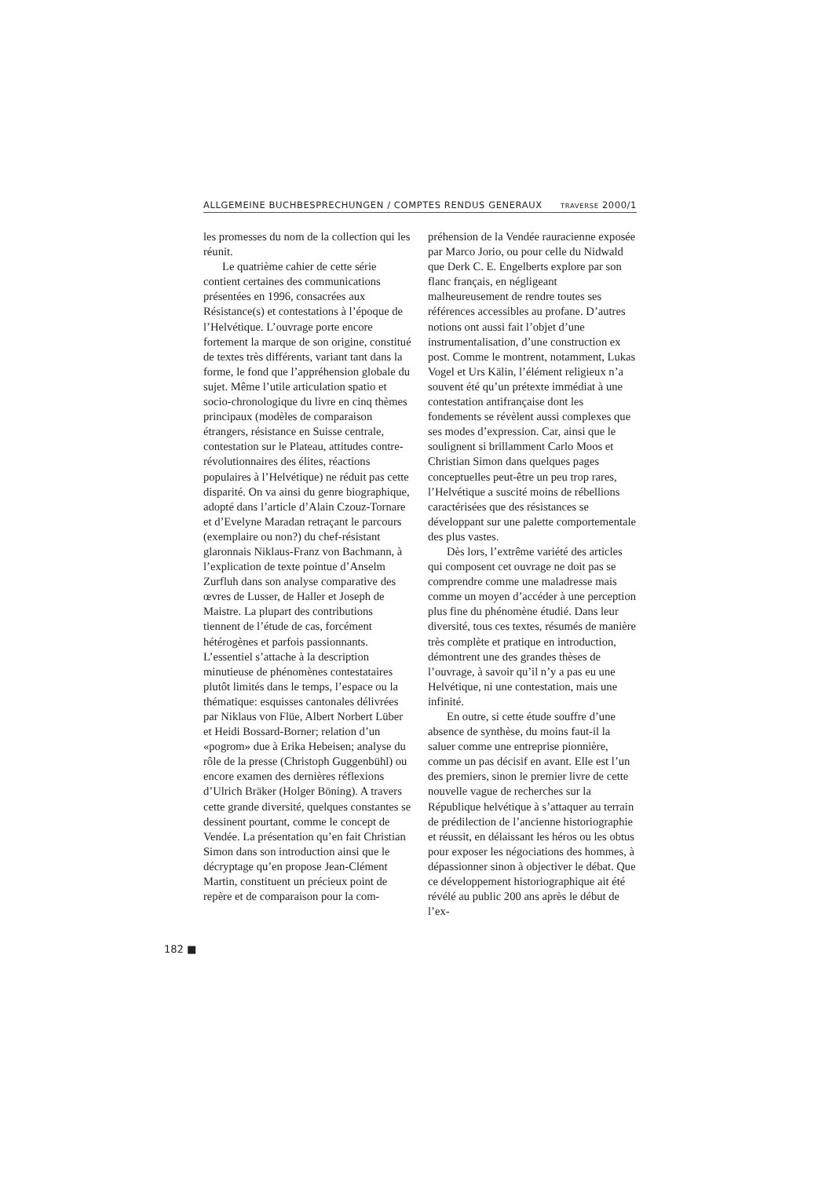ALLGEMEINE BUCHBESPRECHUNGEN / COMPTES RENDUS GENERAUX TRAVERSE 2000/1
les promesses du nom de la collection qui les réunit.
Le quatrième cahier de cette série contient certaines des communications présentées en 1996, consacrées aux Résistance(s) et contestations à l’époque de l’Helvétique. L’ouvrage porte encore fortement la marque de son origine, constitué de textes très différents, variant tant dans la forme, le fond que l’appréhension globale du sujet. Même l’utile articulation spatio et socio-chronologique du livre en cinq thèmes principaux (modèles de comparaison étrangers, résistance en Suisse centrale, contestation sur le Plateau, attitudes contre-révolutionnaires des élites, réactions populaires à l’Helvétique) ne réduit pas cette disparité. On va ainsi du genre biographique, adopté dans l’article d’Alain Czouz-Tornare et d’Evelyne Maradan retraçant le parcours (exemplaire ou non?) du chef-résistant glaronnais Niklaus-Franz von Bachmann, à l’explication de texte pointue d’Anselm Zurfluh dans son analyse comparative des œvres de Lusser, de Haller et Joseph de Maistre. La plupart des contributions tiennent de l’étude de cas, forcément hétérogènes et parfois passionnants. L’essentiel s’attache à la description minutieuse de phénomènes contestataires plutôt limités dans le temps, l’espace ou la thématique: esquisses cantonales délivrées par Niklaus von Flüe, Albert Norbert Lüber et Heidi Bossard-Borner; relation d’un «pogrom» due à Erika Hebeisen; analyse du rôle de la presse (Christoph Guggenbühl) ou encore examen des dernières réflexions d’Ulrich Bräker (Holger Böning). A travers cette grande diversité, quelques constantes se dessinent pourtant, comme le concept de Vendée. La présentation qu’en fait Christian Simon dans son introduction ainsi que le décryptage qu’en propose Jean-Clément Martin, constituent un précieux point de repère et de comparaison pour la com-
préhension de la Vendée rauracienne exposée par Marco Jorio, ou pour celle du Nidwald que Derk C. E. Engelberts explore par son flanc français, en négligeant malheureusement de rendre toutes ses références accessibles au profane. D’autres notions ont aussi fait l’objet d’une instrumentalisation, d’une construction ex post. Comme le montrent, notamment, Lukas Vogel et Urs Kälin, l’élément religieux n’a souvent été qu’un prétexte immédiat à une contestation antifrançaise dont les fondements se révèlent aussi complexes que ses modes d’expression. Car, ainsi que le soulignent si brillamment Carlo Moos et Christian Simon dans quelques pages conceptuelles peut-être un peu trop rares, l’Helvétique a suscité moins de rébellions caractérisées que des résistances se développant sur une palette comportementale des plus vastes.
Dès lors, l’extrême variété des articles qui composent cet ouvrage ne doit pas se comprendre comme une maladresse mais comme un moyen d’accéder à une perception plus fine du phénomène étudié. Dans leur diversité, tous ces textes, résumés de manière très complète et pratique en introduction, démontrent une des grandes thèses de l’ouvrage, à savoir qu’il n’y a pas eu une Helvétique, ni une contestation, mais une infinité.
En outre, si cette étude souffre d’une absence de synthèse, du moins faut-il la saluer comme une entreprise pionnière, comme un pas décisif en avant. Elle est l’un des premiers, sinon le premier livre de cette nouvelle vague de recherches sur la République helvétique à s’attaquer au terrain de prédilection de l’ancienne historiographie et réussit, en délaissant les héros ou les obtus pour exposer les négociations des hommes, à dépassionner sinon à objectiver le débat. Que ce développement historiographique ait été révélé au public 200 ans après le début de l’ex-
182 ■